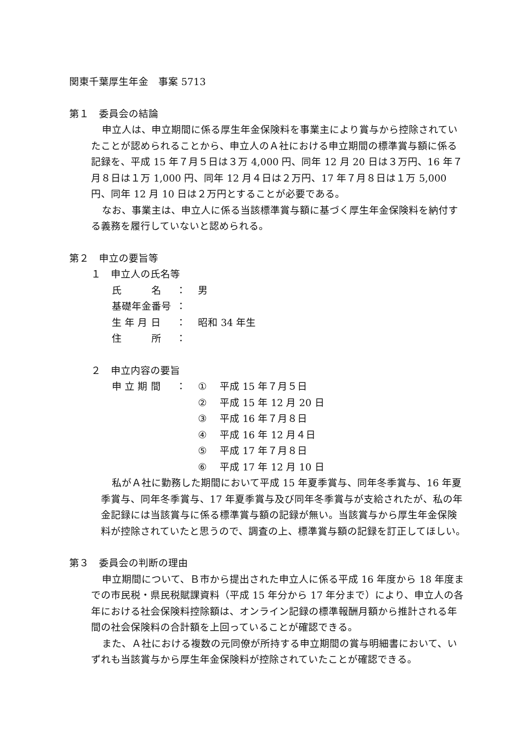関東千葉厚生年金　事案 5713
第１　委員会の結論
申立人は、申立期間に係る厚生年金保険料を事業主により賞与から控除されていたことが認められることから、申立人のＡ社における申立期間の標準賞与額に係る記録を、平成 15 年７月５日は３万 4,000 円、同年 12 月 20 日は３万円、16 年７月８日は１万 1,000 円、同年 12 月４日は２万円、17 年７月８日は１万 5,000 円、同年 12 月 10 日は２万円とすることが必要である。
なお、事業主は、申立人に係る当該標準賞与額に基づく厚生年金保険料を納付する義務を履行していないと認められる。
第２　申立の要旨等
１　申立人の氏名等
| 氏 名 | ： | 男 |
| 基礎年金番号 | ： | |
| 生 年 月 日 | ： | 昭和 34 年生 |
| 住 所 | ： | |
２　申立内容の要旨
| 申 立 期 間 | ： | ① | 平成 15 年７月５日 |
| | | ② | 平成 15 年 12 月 20 日 |
| | | ③ | 平成 16 年７月８日 |
| | | ④ | 平成 16 年 12 月４日 |
| | | ⑤ | 平成 17 年７月８日 |
| | | ⑥ | 平成 17 年 12 月 10 日 |
私がＡ社に勤務した期間において平成 15 年夏季賞与、同年冬季賞与、16 年夏季賞与、同年冬季賞与、17 年夏季賞与及び同年冬季賞与が支給されたが、私の年金記録には当該賞与に係る標準賞与額の記録が無い。当該賞与から厚生年金保険料が控除されていたと思うので、調査の上、標準賞与額の記録を訂正してほしい。
第３　委員会の判断の理由
申立期間について、Ｂ市から提出された申立人に係る平成 16 年度から 18 年度までの市民税・県民税賦課資料（平成 15 年分から 17 年分まで）により、申立人の各年における社会保険料控除額は、オンライン記録の標準報酬月額から推計される年間の社会保険料の合計額を上回っていることが確認できる。
また、Ａ社における複数の元同僚が所持する申立期間の賞与明細書において、いずれも当該賞与から厚生年金保険料が控除されていたことが確認できる。